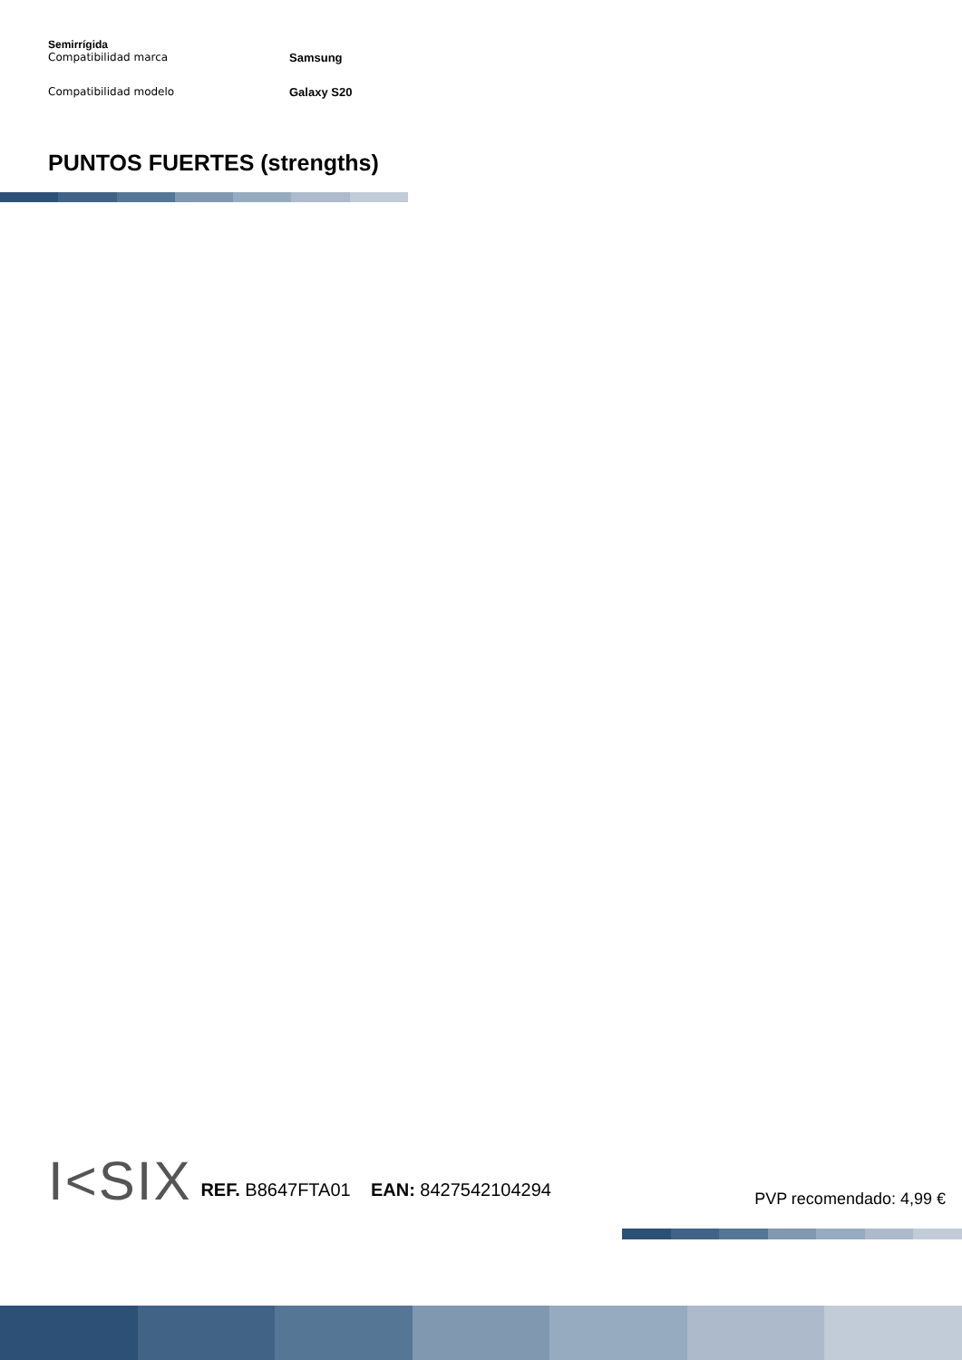Semirrígida
Compatibilidad marca Samsung
Compatibilidad modelo Galaxy S20
PUNTOS FUERTES (strengths)
I<SIX REF. B8647FTA01 EAN: 8427542104294 PVP recomendado: 4,99 €